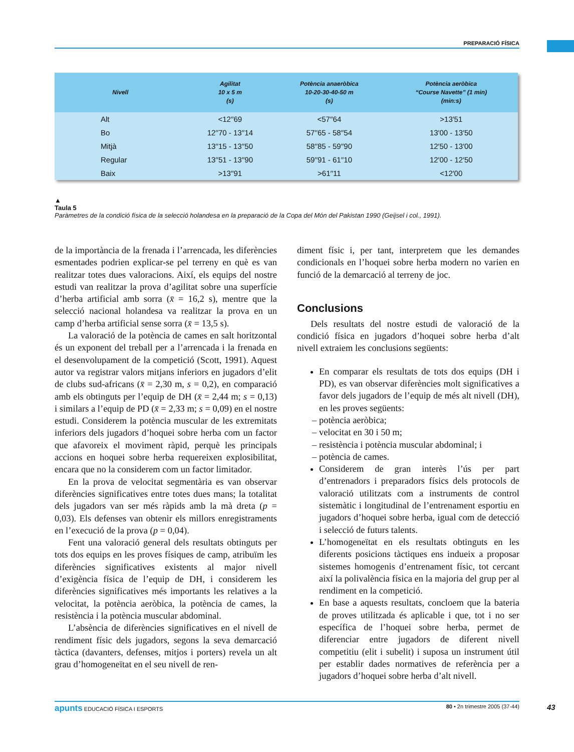PREPARACIÓ FÍSICA
| Nivell | Agilitat 10 x 5 m (s) | Potència anaeròbica 10-20-30-40-50 m (s) | Potència aeròbica “Course Navette” (1 min) (min:s) |
| --- | --- | --- | --- |
| Alt | <12′′69 | <57′′64 | >13′51 |
| Bo | 12′′70 - 13′′14 | 57′′65 - 58′′54 | 13′00 - 13′50 |
| Mitjà | 13′′15 - 13′′50 | 58′′85 - 59′′90 | 12′50 - 13′00 |
| Regular | 13′′51 - 13′′90 | 59′′91 - 61′′10 | 12′00 - 12′50 |
| Baix | >13′′91 | >61′′11 | <12′00 |
▲
Taula 5
Paràmetres de la condició física de la selecció holandesa en la preparació de la Copa del Món del Pakistan 1990 (Geijsel i col., 1991).
de la importància de la frenada i l’arrencada, les diferències esmentades podrien explicar-se pel terreny en què es van realitzar totes dues valoracions. Així, els equips del nostre estudi van realitzar la prova d’agilitat sobre una superfície d’herba artificial amb sorra (x̄ = 16,2 s), mentre que la selecció nacional holandesa va realitzar la prova en un camp d’herba artificial sense sorra (x̄ = 13,5 s).
La valoració de la potència de cames en salt horitzontal és un exponent del treball per a l’arrencada i la frenada en el desenvolupament de la competició (Scott, 1991). Aquest autor va registrar valors mitjans inferiors en jugadors d’elit de clubs sud-africans (x̄ = 2,30 m, s = 0,2), en comparació amb els obtinguts per l’equip de DH (x̄ = 2,44 m; s = 0,13) i similars a l’equip de PD (x̄ = 2,33 m; s = 0,09) en el nostre estudi. Considerem la potència muscular de les extremitats inferiors dels jugadors d’hoquei sobre herba com un factor que afavoreix el moviment ràpid, perquè les principals accions en hoquei sobre herba requereixen explosibilitat, encara que no la considerem com un factor limitador.
En la prova de velocitat segmentària es van observar diferències significatives entre totes dues mans; la totalitat dels jugadors van ser més ràpids amb la mà dreta (p = 0,03). Els defenses van obtenir els millors enregistraments en l’execució de la prova (p = 0,04).
Fent una valoració general dels resultats obtinguts per tots dos equips en les proves físiques de camp, atribuïm les diferències significatives existents al major nivell d’exigència física de l’equip de DH, i considerem les diferències significatives més importants les relatives a la velocitat, la potència aeròbica, la potència de cames, la resistència i la potència muscular abdominal.
L’absència de diferències significatives en el nivell de rendiment físic dels jugadors, segons la seva demarcació tàctica (davanters, defenses, mitjos i porters) revela un alt grau d’homogeneïtat en el seu nivell de ren-
diment físic i, per tant, interpretem que les demandes condicionals en l’hoquei sobre herba modern no varien en funció de la demarcació al terreny de joc.
Conclusions
Dels resultats del nostre estudi de valoració de la condició física en jugadors d’hoquei sobre herba d’alt nivell extraiem les conclusions següents:
En comparar els resultats de tots dos equips (DH i PD), es van observar diferències molt significatives a favor dels jugadors de l’equip de més alt nivell (DH), en les proves següents:
– potència aeròbica;
– velocitat en 30 i 50 m;
– resistència i potència muscular abdominal; i
– potència de cames.
Considerem de gran interès l’ús per part d’entrenadors i preparadors físics dels protocols de valoració utilitzats com a instruments de control sistemàtic i longitudinal de l’entrenament esportiu en jugadors d’hoquei sobre herba, igual com de detecció i selecció de futurs talents.
L’homogeneïtat en els resultats obtinguts en les diferents posicions tàctiques ens indueix a proposar sistemes homogenis d’entrenament físic, tot cercant així la polivalència física en la majoria del grup per al rendiment en la competició.
En base a aquests resultats, concloem que la bateria de proves utilitzada és aplicable i que, tot i no ser específica de l’hoquei sobre herba, permet de diferenciar entre jugadors de diferent nivell competitiu (elit i subelit) i suposa un instrument útil per establir dades normatives de referència per a jugadors d’hoquei sobre herba d’alt nivell.
apunts EDUCACIÓ FÍSICA I ESPORTS 80 • 2n trimestre 2005 (37-44) 43